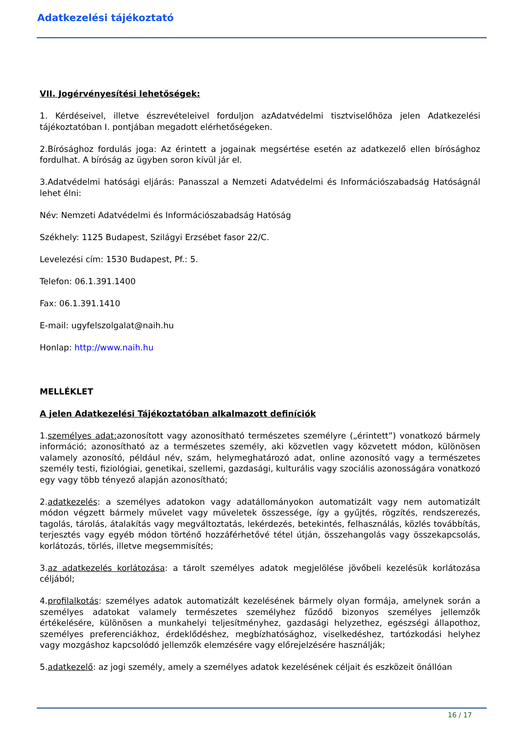Adatkezelési tájékoztató
VII. Jogérvényesítési lehetőségek:
1. Kérdéseivel, illetve észrevételeivel forduljon azAdatvédelmi tisztviselőhöza jelen Adatkezelési tájékoztatóban I. pontjában megadott elérhetőségeken.
2.Bírósághoz fordulás joga: Az érintett a jogainak megsértése esetén az adatkezelő ellen bírósághoz fordulhat. A bíróság az ügyben soron kívül jár el.
3.Adatvédelmi hatósági eljárás: Panasszal a Nemzeti Adatvédelmi és Információszabadság Hatóságnál lehet élni:
Név: Nemzeti Adatvédelmi és Információszabadság Hatóság
Székhely: 1125 Budapest, Szilágyi Erzsébet fasor 22/C.
Levelezési cím: 1530 Budapest, Pf.: 5.
Telefon: 06.1.391.1400
Fax: 06.1.391.1410
E-mail: ugyfelszolgalat@naih.hu
Honlap: http://www.naih.hu
MELLÉKLET
A jelen Adatkezelési Tájékoztatóban alkalmazott definíciók
1.személyes adat: azonosított vagy azonosítható természetes személyre („érintett”) vonatkozó bármely információ; azonosítható az a természetes személy, aki közvetlen vagy közvetett módon, különösen valamely azonosító, például név, szám, helymeghatározó adat, online azonosító vagy a természetes személy testi, fiziológiai, genetikai, szellemi, gazdasági, kulturális vagy szociális azonosságára vonatkozó egy vagy több tényező alapján azonosítható;
2.adatkezelés: a személyes adatokon vagy adatállományokon automatizált vagy nem automatizált módon végzett bármely művelet vagy műveletek összessége, így a gyűjtés, rögzítés, rendszerezés, tagolás, tárolás, átalakítás vagy megváltoztatás, lekérdezés, betekintés, felhasználás, közlés továbbítás, terjesztés vagy egyéb módon történő hozzáférhetővé tétel útján, összehangolás vagy összekapcsolás, korlátozás, törlés, illetve megsemmisítés;
3.az adatkezelés korlátozása: a tárolt személyes adatok megjelölése jövőbeli kezelésük korlátozása céljából;
4.profilalkotás: személyes adatok automatizált kezelésének bármely olyan formája, amelynek során a személyes adatokat valamely természetes személyhez fűződő bizonyos személyes jellemzők értékelésére, különösen a munkahelyi teljesítményhez, gazdasági helyzethez, egészségi állapothoz, személyes preferenciákhoz, érdeklődéshez, megbízhatósághoz, viselkedéshez, tartózkodási helyhez vagy mozgáshoz kapcsolódó jellemzők elemzésére vagy előrejelzésére használják;
5.adatkezelő: az jogi személy, amely a személyes adatok kezelésének céljait és eszközeit önállóan
16 / 17